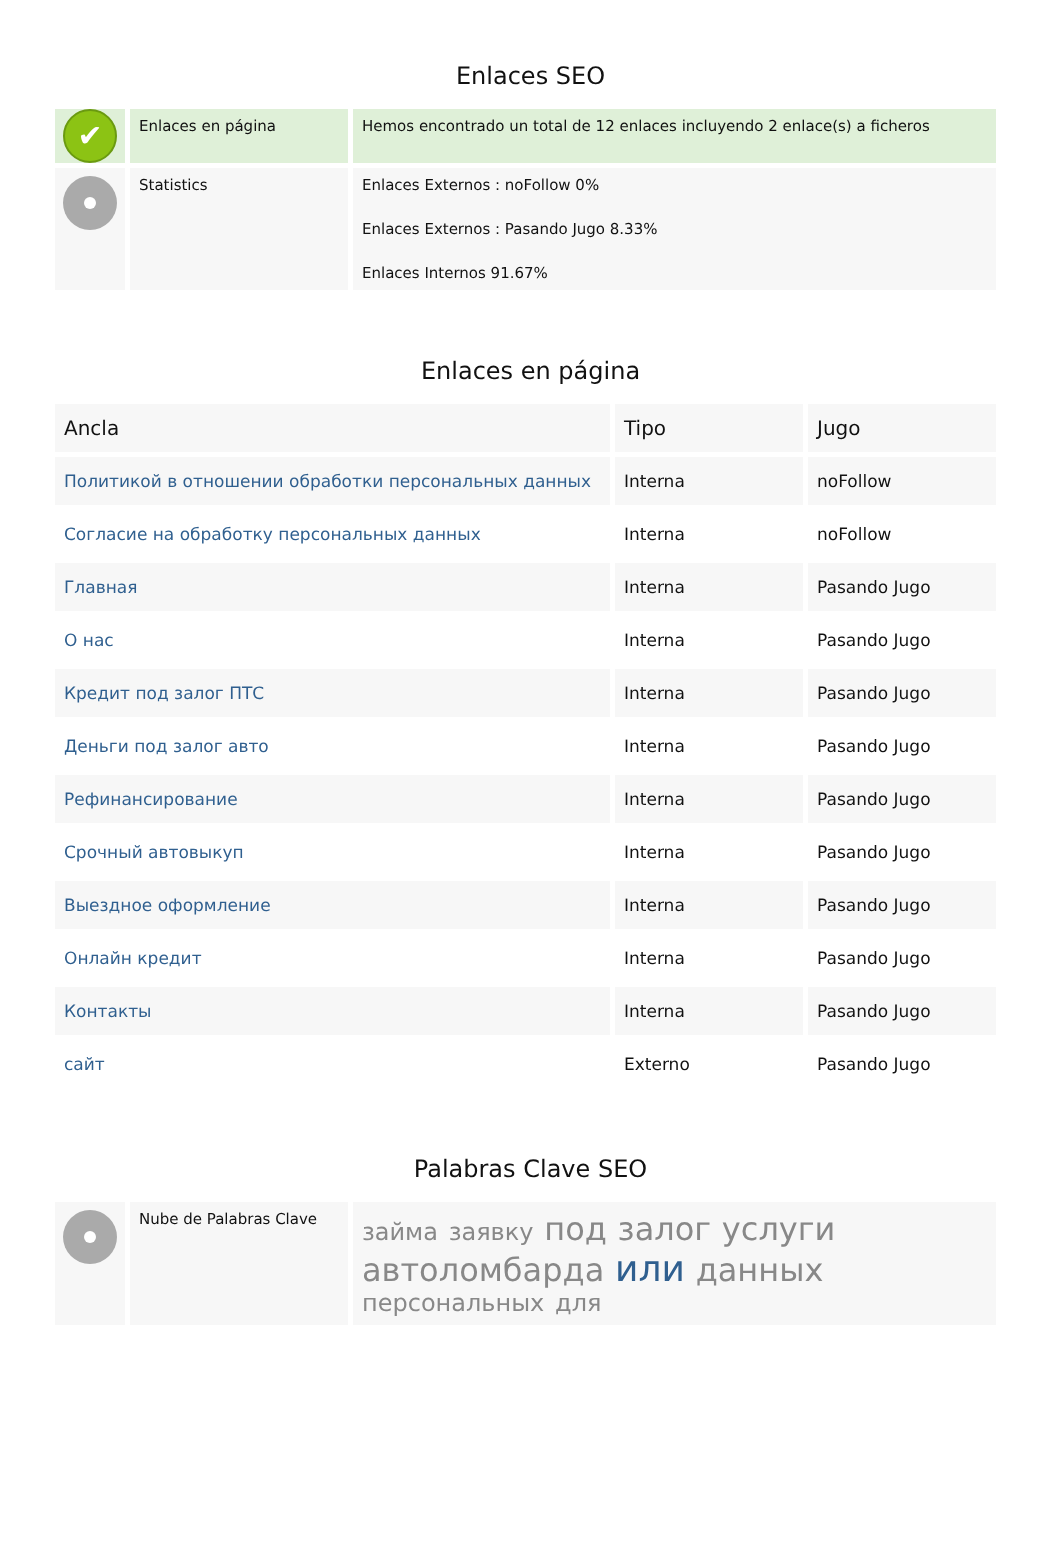Enlaces SEO
| ✔ | Enlaces en página | Hemos encontrado un total de 12 enlaces incluyendo 2 enlace(s) a ficheros |
| | Statistics | Enlaces Externos : noFollow 0% Enlaces Externos : Pasando Jugo 8.33% Enlaces Internos 91.67% |
Enlaces en página
| Ancla | Tipo | Jugo |
| --- | --- | --- |
| Политикой в отношении обработки персональных данных | Interna | noFollow |
| Согласие на обработку персональных данных | Interna | noFollow |
| Главная | Interna | Pasando Jugo |
| О нас | Interna | Pasando Jugo |
| Кредит под залог ПТС | Interna | Pasando Jugo |
| Деньги под залог авто | Interna | Pasando Jugo |
| Рефинансирование | Interna | Pasando Jugo |
| Срочный автовыкуп | Interna | Pasando Jugo |
| Выездное оформление | Interna | Pasando Jugo |
| Онлайн кредит | Interna | Pasando Jugo |
| Контакты | Interna | Pasando Jugo |
| сайт | Externo | Pasando Jugo |
Palabras Clave SEO
| | Nube de Palabras Clave | займа заявку под залог услуги автоломбарда или данных персональных для |